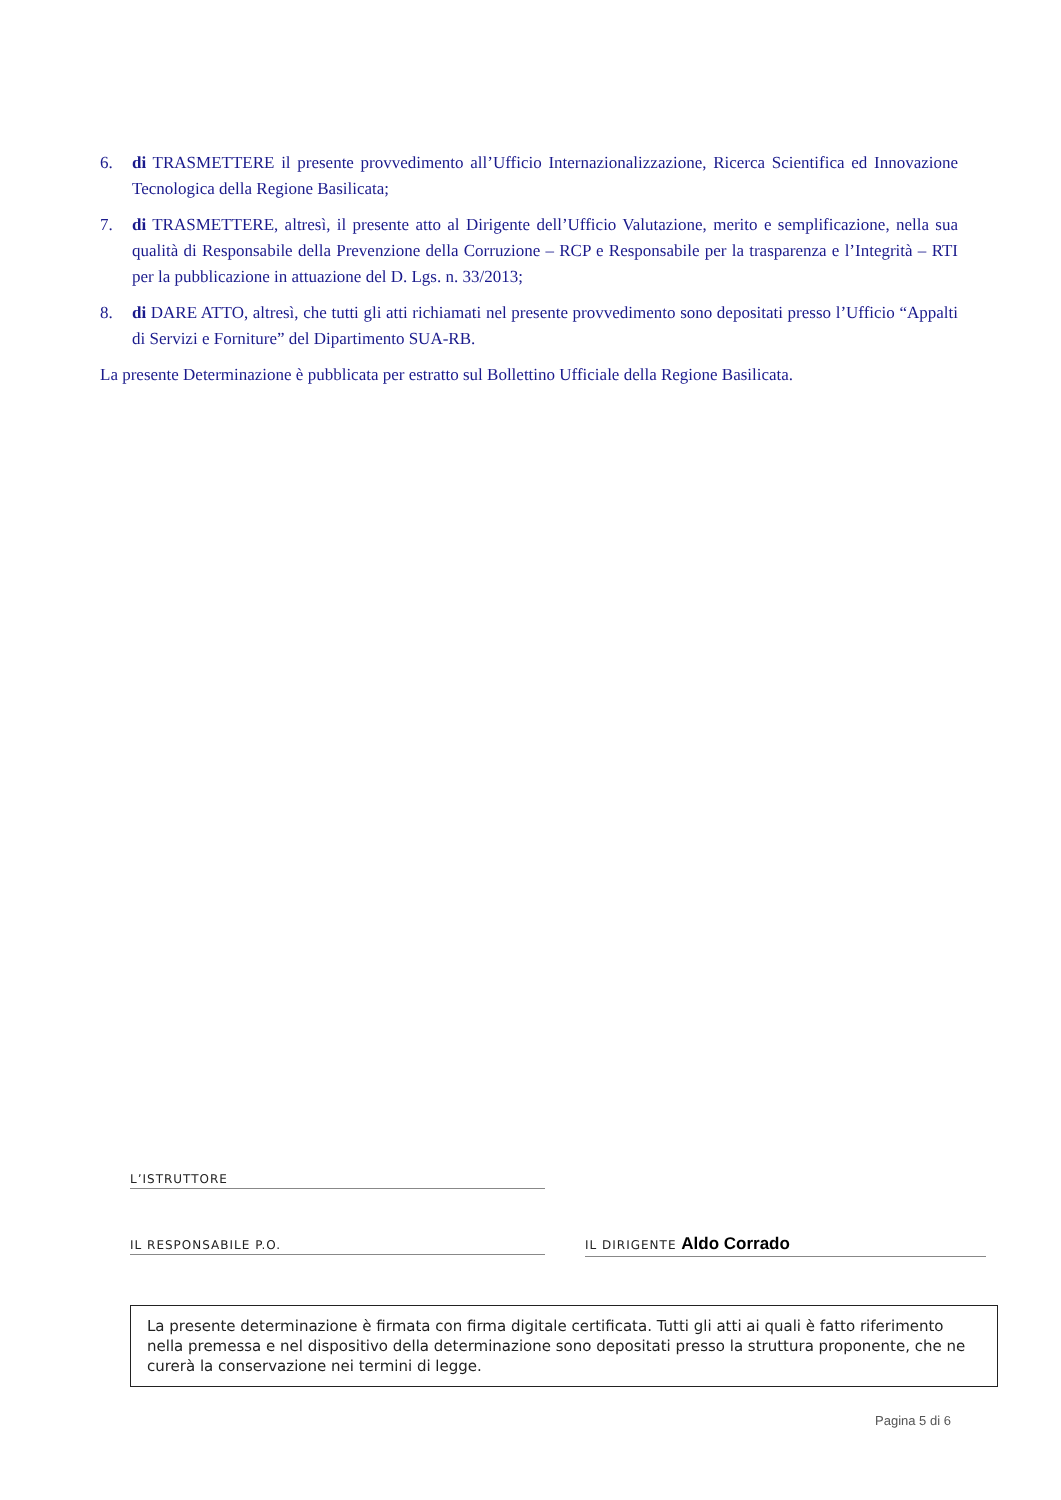6. di TRASMETTERE il presente provvedimento all’Ufficio Internazionalizzazione, Ricerca Scientifica ed Innovazione Tecnologica della Regione Basilicata;
7. di TRASMETTERE, altresì, il presente atto al Dirigente dell’Ufficio Valutazione, merito e semplificazione, nella sua qualità di Responsabile della Prevenzione della Corruzione – RCP e Responsabile per la trasparenza e l’Integrità – RTI per la pubblicazione in attuazione del D. Lgs. n. 33/2013;
8. di DARE ATTO, altresì, che tutti gli atti richiamati nel presente provvedimento sono depositati presso l’Ufficio “Appalti di Servizi e Forniture” del Dipartimento SUA-RB.
La presente Determinazione è pubblicata per estratto sul Bollettino Ufficiale della Regione Basilicata.
L’ISTRUTTORE
IL RESPONSABILE P.O. IL DIRIGENTE Aldo Corrado
La presente determinazione è firmata con firma digitale certificata. Tutti gli atti ai quali è fatto riferimento nella premessa e nel dispositivo della determinazione sono depositati presso la struttura proponente, che ne curerà la conservazione nei termini di legge.
Pagina 5 di 6